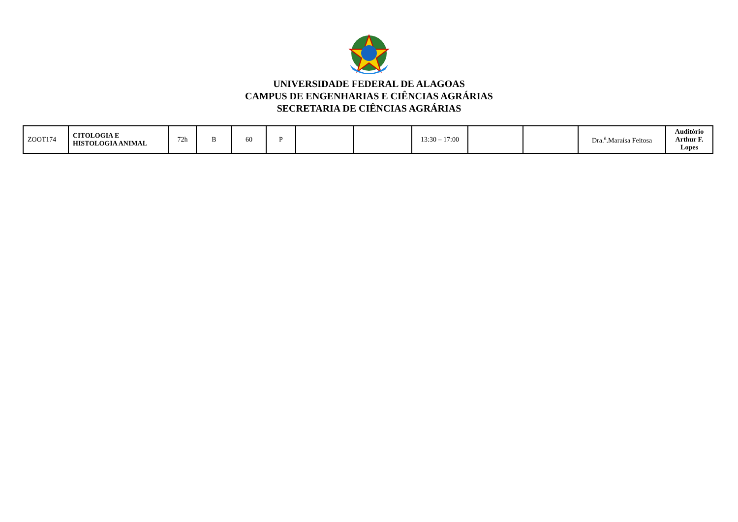UNIVERSIDADE FEDERAL DE ALAGOAS
CAMPUS DE ENGENHARIAS E CIÊNCIAS AGRÁRIAS
SECRETARIA DE CIÊNCIAS AGRÁRIAS
| ZOOT174 | CITOLOGIA E HISTOLOGIA ANIMAL | 72h | B | 60 | P | | | 13:30 – 17:00 | | | Dra.<sup>a</sup>.Maraísa Feitosa | Auditório Arthur F. Lopes |